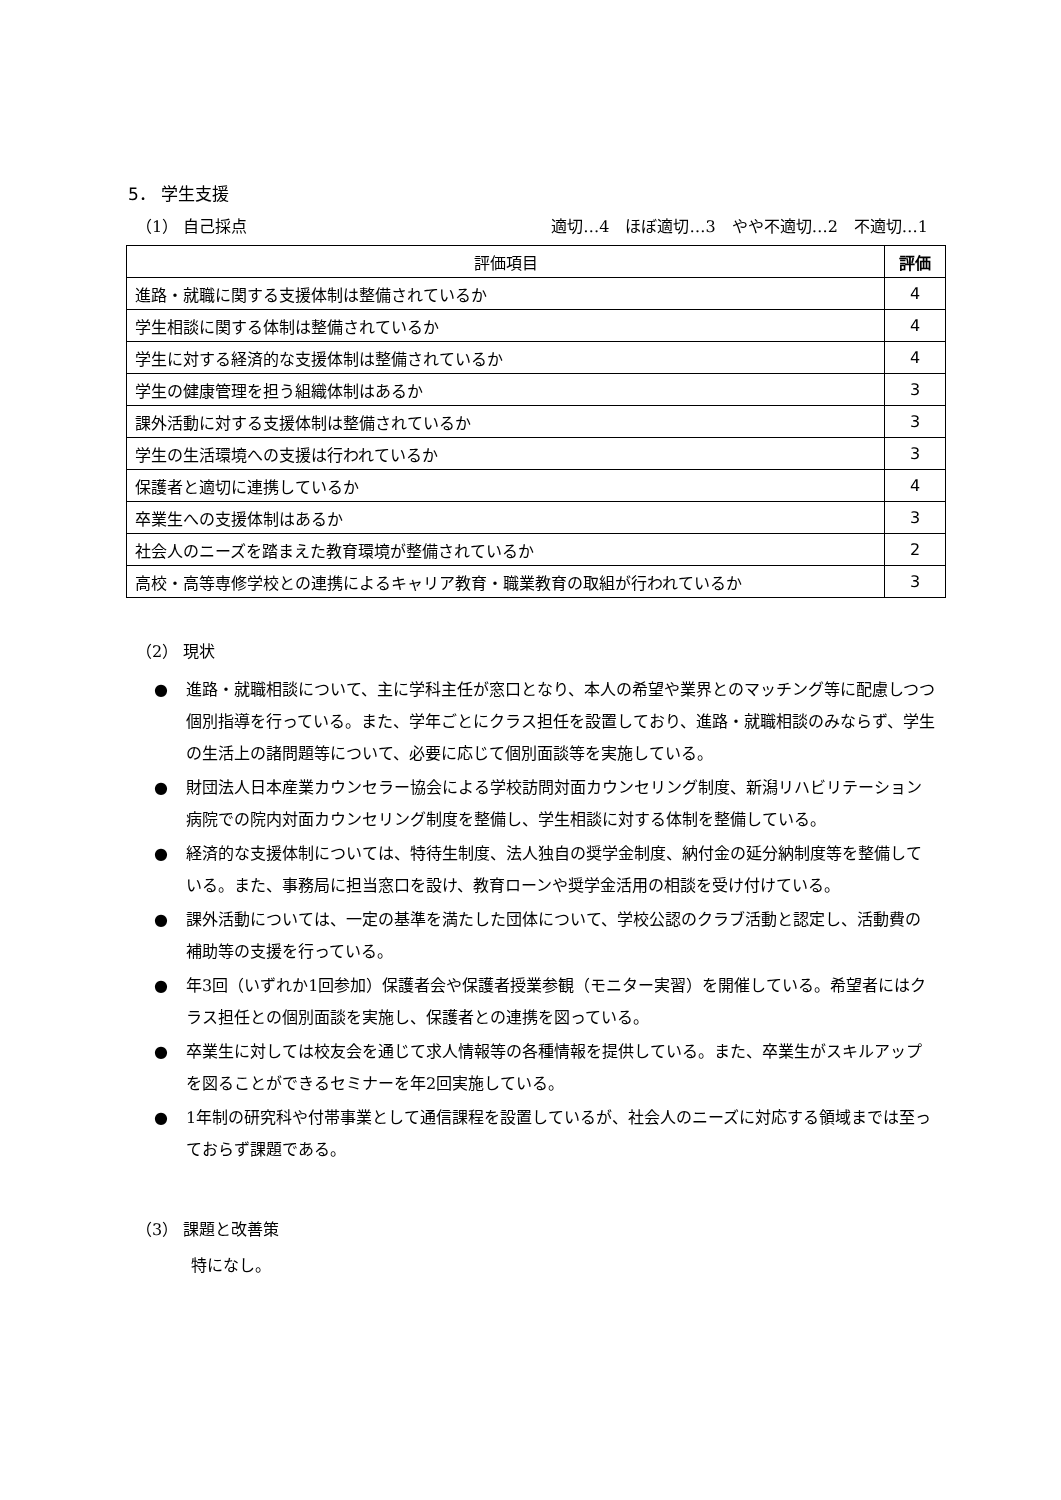5． 学生支援
（1） 自己採点 適切…4　ほぼ適切…3　やや不適切…2　不適切…1
| 評価項目 | 評価 |
| --- | --- |
| 進路・就職に関する支援体制は整備されているか | 4 |
| 学生相談に関する体制は整備されているか | 4 |
| 学生に対する経済的な支援体制は整備されているか | 4 |
| 学生の健康管理を担う組織体制はあるか | 3 |
| 課外活動に対する支援体制は整備されているか | 3 |
| 学生の生活環境への支援は行われているか | 3 |
| 保護者と適切に連携しているか | 4 |
| 卒業生への支援体制はあるか | 3 |
| 社会人のニーズを踏まえた教育環境が整備されているか | 2 |
| 高校・高等専修学校との連携によるキャリア教育・職業教育の取組が行われているか | 3 |
（2） 現状
● 進路・就職相談について、主に学科主任が窓口となり、本人の希望や業界とのマッチング等に配慮しつつ個別指導を行っている。また、学年ごとにクラス担任を設置しており、進路・就職相談のみならず、学生の生活上の諸問題等について、必要に応じて個別面談等を実施している。
● 財団法人日本産業カウンセラー協会による学校訪問対面カウンセリング制度、新潟リハビリテーション病院での院内対面カウンセリング制度を整備し、学生相談に対する体制を整備している。
● 経済的な支援体制については、特待生制度、法人独自の奨学金制度、納付金の延分納制度等を整備している。また、事務局に担当窓口を設け、教育ローンや奨学金活用の相談を受け付けている。
● 課外活動については、一定の基準を満たした団体について、学校公認のクラブ活動と認定し、活動費の補助等の支援を行っている。
● 年3回（いずれか1回参加）保護者会や保護者授業参観（モニター実習）を開催している。希望者にはクラス担任との個別面談を実施し、保護者との連携を図っている。
● 卒業生に対しては校友会を通じて求人情報等の各種情報を提供している。また、卒業生がスキルアップを図ることができるセミナーを年2回実施している。
● 1年制の研究科や付帯事業として通信課程を設置しているが、社会人のニーズに対応する領域までは至っておらず課題である。
（3） 課題と改善策
特になし。